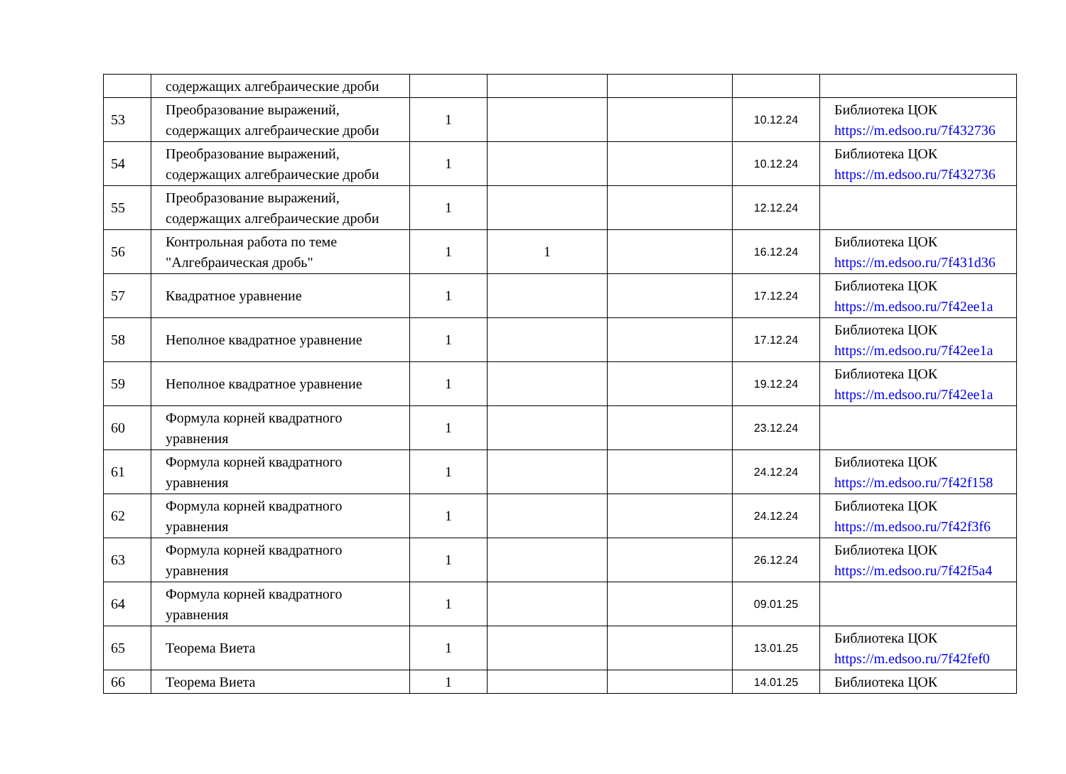| | содержащих алгебраические дроби | | | | | |
| 53 | Преобразование выражений, содержащих алгебраические дроби | 1 | | | 10.12.24 | Библиотека ЦОК https://m.edsoo.ru/7f432736 |
| 54 | Преобразование выражений, содержащих алгебраические дроби | 1 | | | 10.12.24 | Библиотека ЦОК https://m.edsoo.ru/7f432736 |
| 55 | Преобразование выражений, содержащих алгебраические дроби | 1 | | | 12.12.24 | |
| 56 | Контрольная работа по теме "Алгебраическая дробь" | 1 | 1 | | 16.12.24 | Библиотека ЦОК https://m.edsoo.ru/7f431d36 |
| 57 | Квадратное уравнение | 1 | | | 17.12.24 | Библиотека ЦОК https://m.edsoo.ru/7f42ee1a |
| 58 | Неполное квадратное уравнение | 1 | | | 17.12.24 | Библиотека ЦОК https://m.edsoo.ru/7f42ee1a |
| 59 | Неполное квадратное уравнение | 1 | | | 19.12.24 | Библиотека ЦОК https://m.edsoo.ru/7f42ee1a |
| 60 | Формула корней квадратного уравнения | 1 | | | 23.12.24 | |
| 61 | Формула корней квадратного уравнения | 1 | | | 24.12.24 | Библиотека ЦОК https://m.edsoo.ru/7f42f158 |
| 62 | Формула корней квадратного уравнения | 1 | | | 24.12.24 | Библиотека ЦОК https://m.edsoo.ru/7f42f3f6 |
| 63 | Формула корней квадратного уравнения | 1 | | | 26.12.24 | Библиотека ЦОК https://m.edsoo.ru/7f42f5a4 |
| 64 | Формула корней квадратного уравнения | 1 | | | 09.01.25 | |
| 65 | Теорема Виета | 1 | | | 13.01.25 | Библиотека ЦОК https://m.edsoo.ru/7f42fef0 |
| 66 | Теорема Виета | 1 | | | 14.01.25 | Библиотека ЦОК |